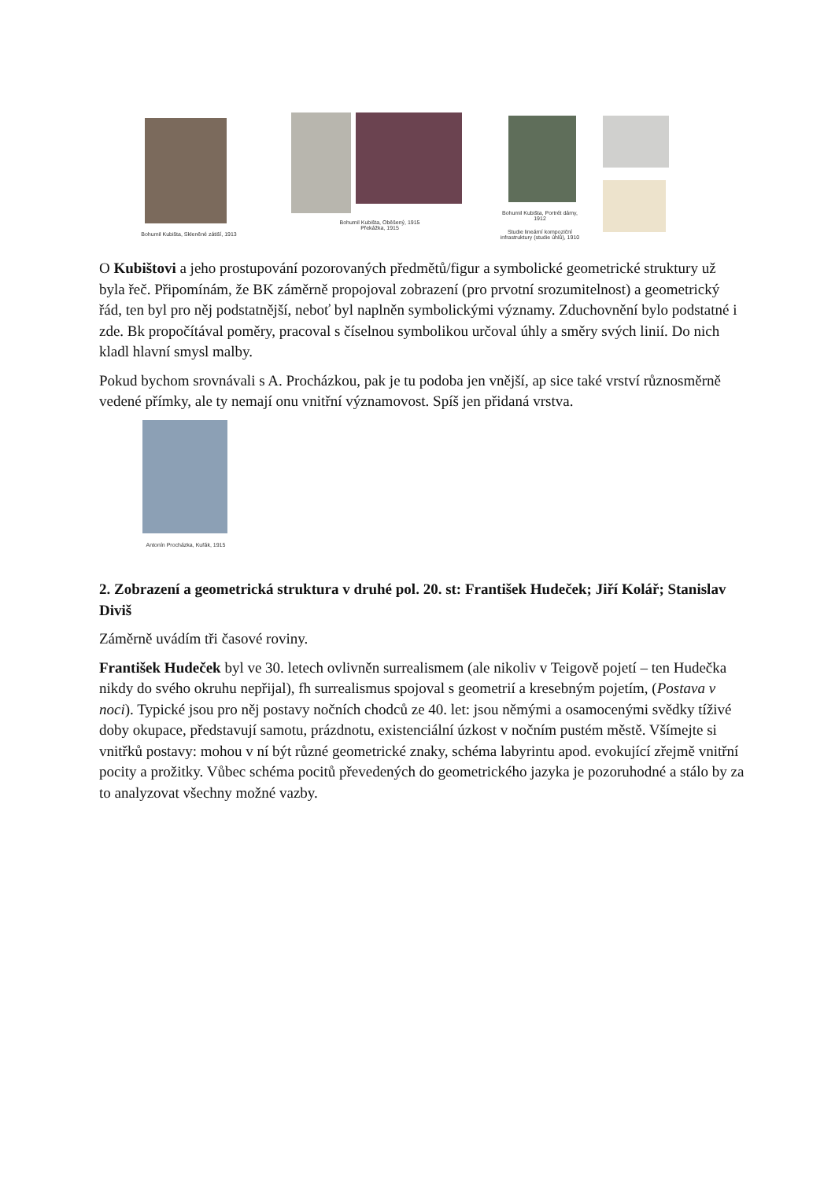Bohumil Kubišta, Skleněné zátiší, 1913
Bohumil Kubišta, Oběšený, 1915
Překážka, 1915
Bohumil Kubišta, Portrét dámy, 1912
Studie lineární kompoziční
infrastruktury (studie úhlů), 1910
O Kubištovi a jeho prostupování pozorovaných předmětů/figur a symbolické geometrické struktury už byla řeč. Připomínám, že BK záměrně propojoval zobrazení (pro prvotní srozumitelnost) a geometrický řád, ten byl pro něj podstatnější, neboť byl naplněn symbolickými významy. Zduchovnění bylo podstatné i zde. Bk propočítával poměry, pracoval s číselnou symbolikou určoval úhly a směry svých linií. Do nich kladl hlavní smysl malby.
Pokud bychom srovnávali s A. Procházkou, pak je tu podoba jen vnější, ap sice také vrství různosměrně vedené přímky, ale ty nemají onu vnitřní významovost. Spíš jen přidaná vrstva.
Antonín Procházka, Kuřák, 1915
2. Zobrazení a geometrická struktura v druhé pol. 20. st: František Hudeček; Jiří Kolář; Stanislav Diviš
Záměrně uvádím tři časové roviny.
František Hudeček byl ve 30. letech ovlivněn surrealismem (ale nikoliv v Teigově pojetí – ten Hudečka nikdy do svého okruhu nepřijal), fh surrealismus spojoval s geometrií a kresebným pojetím, (Postava v noci). Typické jsou pro něj postavy nočních chodců ze 40. let: jsou němými a osamocenými svědky tíživé doby okupace, představují samotu, prázdnotu, existenciální úzkost v nočním pustém městě. Všímejte si vnitřků postavy: mohou v ní být různé geometrické znaky, schéma labyrintu apod. evokující zřejmě vnitřní pocity a prožitky. Vůbec schéma pocitů převedených do geometrického jazyka je pozoruhodné a stálo by za to analyzovat všechny možné vazby.